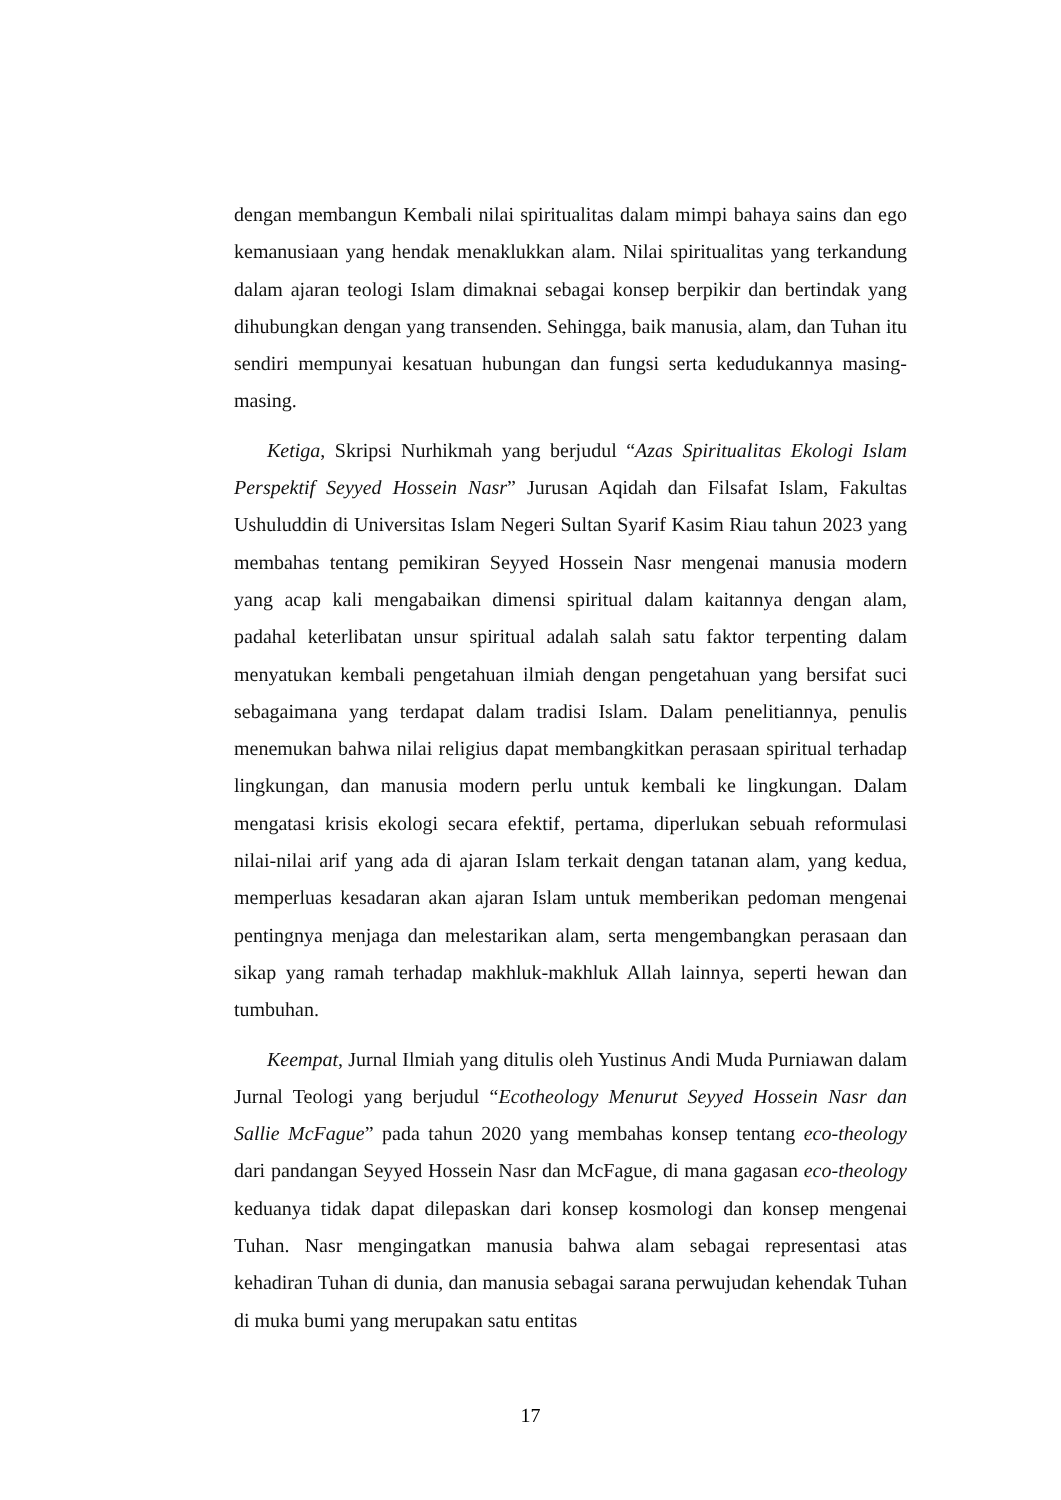dengan membangun Kembali nilai spiritualitas dalam mimpi bahaya sains dan ego kemanusiaan yang hendak menaklukkan alam. Nilai spiritualitas yang terkandung dalam ajaran teologi Islam dimaknai sebagai konsep berpikir dan bertindak yang dihubungkan dengan yang transenden. Sehingga, baik manusia, alam, dan Tuhan itu sendiri mempunyai kesatuan hubungan dan fungsi serta kedudukannya masing-masing.
Ketiga, Skripsi Nurhikmah yang berjudul “Azas Spiritualitas Ekologi Islam Perspektif Seyyed Hossein Nasr” Jurusan Aqidah dan Filsafat Islam, Fakultas Ushuluddin di Universitas Islam Negeri Sultan Syarif Kasim Riau tahun 2023 yang membahas tentang pemikiran Seyyed Hossein Nasr mengenai manusia modern yang acap kali mengabaikan dimensi spiritual dalam kaitannya dengan alam, padahal keterlibatan unsur spiritual adalah salah satu faktor terpenting dalam menyatukan kembali pengetahuan ilmiah dengan pengetahuan yang bersifat suci sebagaimana yang terdapat dalam tradisi Islam. Dalam penelitiannya, penulis menemukan bahwa nilai religius dapat membangkitkan perasaan spiritual terhadap lingkungan, dan manusia modern perlu untuk kembali ke lingkungan. Dalam mengatasi krisis ekologi secara efektif, pertama, diperlukan sebuah reformulasi nilai-nilai arif yang ada di ajaran Islam terkait dengan tatanan alam, yang kedua, memperluas kesadaran akan ajaran Islam untuk memberikan pedoman mengenai pentingnya menjaga dan melestarikan alam, serta mengembangkan perasaan dan sikap yang ramah terhadap makhluk-makhluk Allah lainnya, seperti hewan dan tumbuhan.
Keempat, Jurnal Ilmiah yang ditulis oleh Yustinus Andi Muda Purniawan dalam Jurnal Teologi yang berjudul “Ecotheology Menurut Seyyed Hossein Nasr dan Sallie McFague” pada tahun 2020 yang membahas konsep tentang eco-theology dari pandangan Seyyed Hossein Nasr dan McFague, di mana gagasan eco-theology keduanya tidak dapat dilepaskan dari konsep kosmologi dan konsep mengenai Tuhan. Nasr mengingatkan manusia bahwa alam sebagai representasi atas kehadiran Tuhan di dunia, dan manusia sebagai sarana perwujudan kehendak Tuhan di muka bumi yang merupakan satu entitas
17